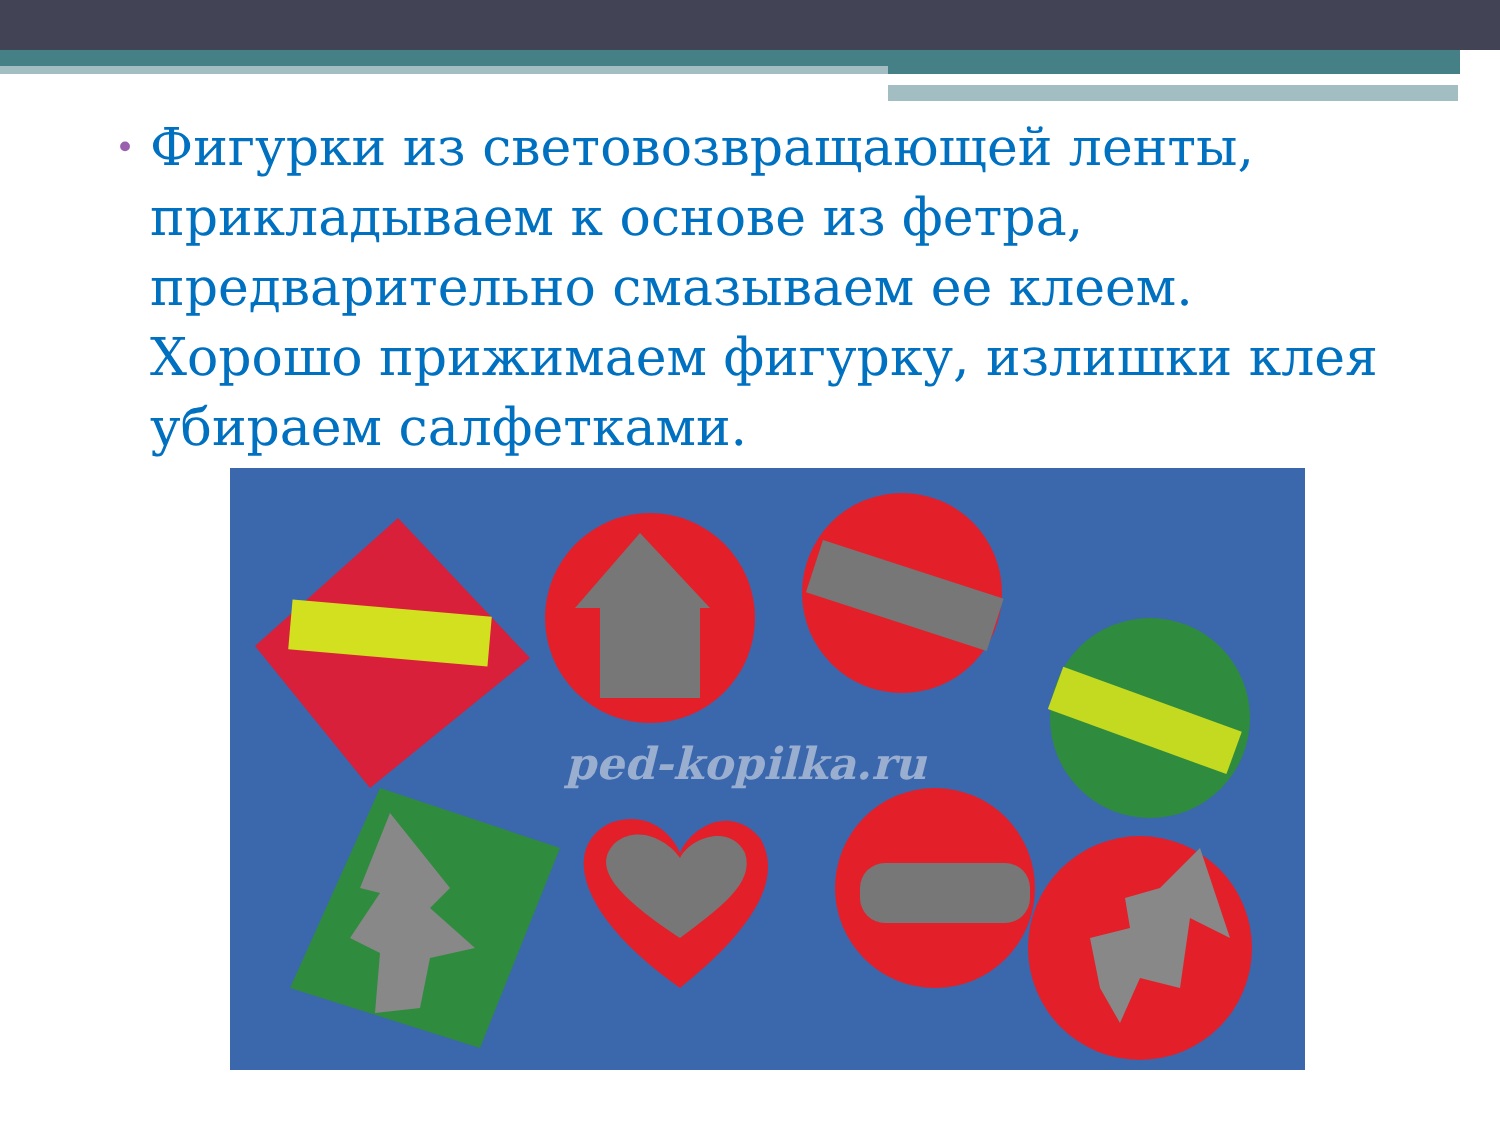• Фигурки из световозвращающей ленты, прикладываем к основе из фетра, предварительно смазываем ее клеем. Хорошо прижимаем фигурку, излишки клея убираем салфетками.
ped-kopilka.ru